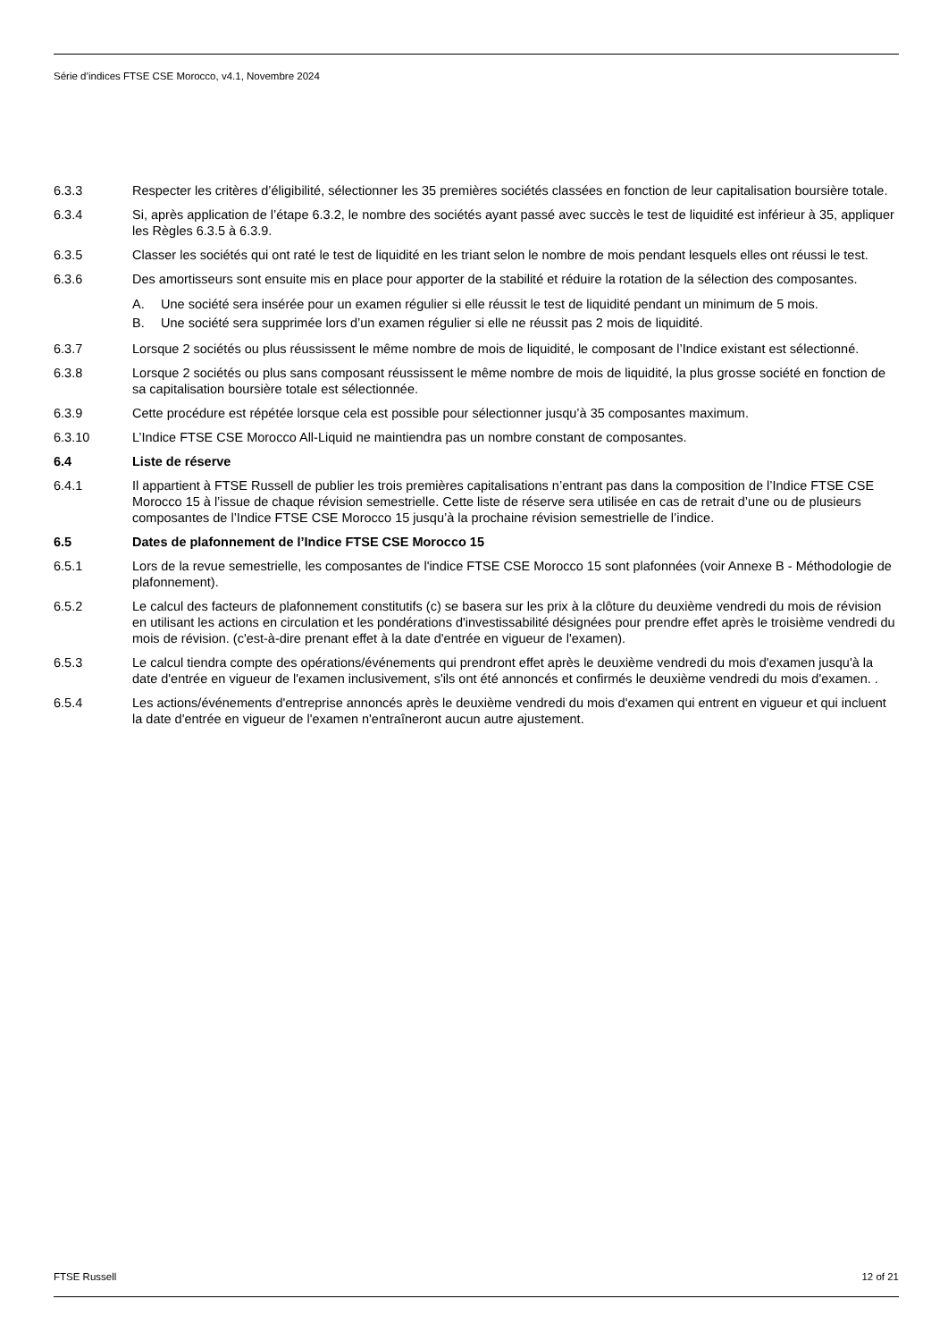Série d’indices FTSE CSE Morocco, v4.1, Novembre 2024
6.3.3 Respecter les critères d’éligibilité, sélectionner les 35 premières sociétés classées en fonction de leur capitalisation boursière totale.
6.3.4 Si, après application de l’étape 6.3.2, le nombre des sociétés ayant passé avec succès le test de liquidité est inférieur à 35, appliquer les Règles 6.3.5 à 6.3.9.
6.3.5 Classer les sociétés qui ont raté le test de liquidité en les triant selon le nombre de mois pendant lesquels elles ont réussi le test.
6.3.6 Des amortisseurs sont ensuite mis en place pour apporter de la stabilité et réduire la rotation de la sélection des composantes.
A. Une société sera insérée pour un examen régulier si elle réussit le test de liquidité pendant un minimum de 5 mois.
B. Une société sera supprimée lors d’un examen régulier si elle ne réussit pas 2 mois de liquidité.
6.3.7 Lorsque 2 sociétés ou plus réussissent le même nombre de mois de liquidité, le composant de l’Indice existant est sélectionné.
6.3.8 Lorsque 2 sociétés ou plus sans composant réussissent le même nombre de mois de liquidité, la plus grosse société en fonction de sa capitalisation boursière totale est sélectionnée.
6.3.9 Cette procédure est répétée lorsque cela est possible pour sélectionner jusqu’à 35 composantes maximum.
6.3.10 L’Indice FTSE CSE Morocco All-Liquid ne maintiendra pas un nombre constant de composantes.
6.4 Liste de réserve
6.4.1 Il appartient à FTSE Russell de publier les trois premières capitalisations n’entrant pas dans la composition de l’Indice FTSE CSE Morocco 15 à l’issue de chaque révision semestrielle. Cette liste de réserve sera utilisée en cas de retrait d’une ou de plusieurs composantes de l’Indice FTSE CSE Morocco 15 jusqu’à la prochaine révision semestrielle de l’indice.
6.5 Dates de plafonnement de l’Indice FTSE CSE Morocco 15
6.5.1 Lors de la revue semestrielle, les composantes de l'indice FTSE CSE Morocco 15 sont plafonnées (voir Annexe B - Méthodologie de plafonnement).
6.5.2 Le calcul des facteurs de plafonnement constitutifs (c) se basera sur les prix à la clôture du deuxième vendredi du mois de révision en utilisant les actions en circulation et les pondérations d'investissabilité désignées pour prendre effet après le troisième vendredi du mois de révision. (c'est-à-dire prenant effet à la date d'entrée en vigueur de l'examen).
6.5.3 Le calcul tiendra compte des opérations/événements qui prendront effet après le deuxième vendredi du mois d'examen jusqu'à la date d'entrée en vigueur de l'examen inclusivement, s'ils ont été annoncés et confirmés le deuxième vendredi du mois d'examen. .
6.5.4 Les actions/événements d'entreprise annoncés après le deuxième vendredi du mois d'examen qui entrent en vigueur et qui incluent la date d'entrée en vigueur de l'examen n'entraîneront aucun autre ajustement.
FTSE Russell 12 of 21